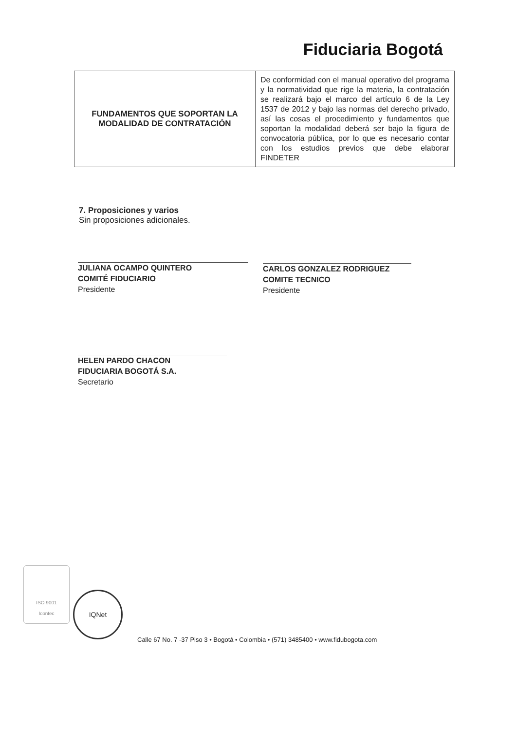Fiduciaria Bogotá
| FUNDAMENTOS QUE SOPORTAN LA MODALIDAD DE CONTRATACIÓN | De conformidad con el manual operativo del programa y la normatividad que rige la materia, la contratación se realizará bajo el marco del artículo 6 de la Ley 1537 de 2012 y bajo las normas del derecho privado, así las cosas el procedimiento y fundamentos que soportan la modalidad deberá ser bajo la figura de convocatoria pública, por lo que es necesario contar con los estudios previos que debe elaborar FINDETER |
7. Proposiciones y varios
Sin proposiciones adicionales.
JULIANA OCAMPO QUINTERO
COMITÉ FIDUCIARIO
Presidente
CARLOS GONZALEZ RODRIGUEZ
COMITE TECNICO
Presidente
HELEN PARDO CHACON
FIDUCIARIA BOGOTÁ S.A.
Secretario
ISO 9001
Icontec
IQNet
Calle 67 No. 7 -37 Piso 3 • Bogotá • Colombia • (571) 3485400 • www.fidubogota.com